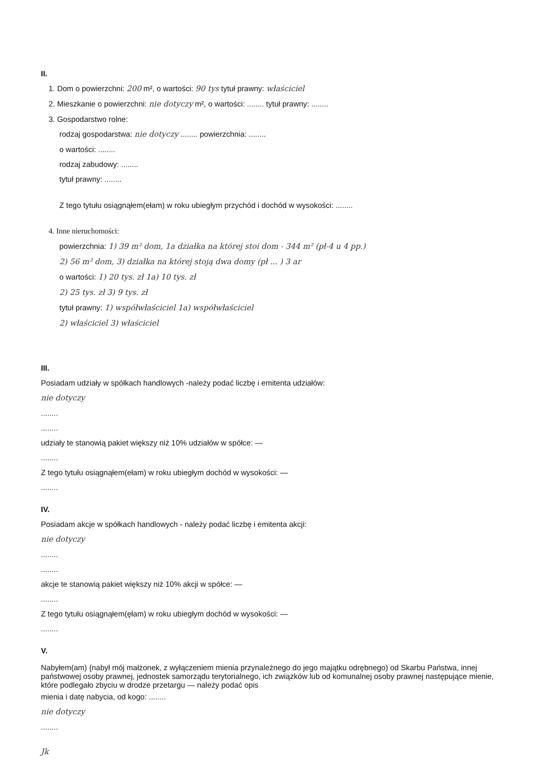II.
1. Dom o powierzchni: 200 m², o wartości: 90 tys tytuł prawny: właściciel
2. Mieszkanie o powierzchni: nie dotyczy m², o wartości: ........ tytuł prawny: ........
3. Gospodarstwo rolne:
rodzaj gospodarstwa: nie dotyczy ........ powierzchnia: ........
o wartości: ........
rodzaj zabudowy: ........
tytuł prawny: ........
Z tego tytułu osiągnąłem(ełam) w roku ubiegłym przychód i dochód w wysokości: ........
4. Inne nieruchomości:
powierzchnia: 1) 39 m² dom, 1a działka na której stoi dom - 344 m² (pł-4 u 4 pp.)
2) 56 m² dom, 3) działka na której stoją dwa domy (pł ... ) 3 ar
o wartości: 1) 20 tys. zł 1a) 10 tys. zł
2) 25 tys. zł 3) 9 tys. zł
tytuł prawny: 1) współwłaściciel 1a) współwłaściciel
2) właściciel 3) właściciel
III.
Posiadam udziały w spółkach handlowych -należy podać liczbę i emitenta udziałów:
nie dotyczy
........
........
udziały te stanowią pakiet większy niż 10% udziałów w spółce: —
........
Z tego tytułu osiągnąłem(ełam) w roku ubiegłym dochód w wysokości: —
........
IV.
Posiadam akcje w spółkach handlowych - należy podać liczbę i emitenta akcji:
nie dotyczy
........
........
akcje te stanowią pakiet większy niż 10% akcji w spółce: —
........
Z tego tytułu osiągnąłem(ęłam) w roku ubiegłym dochód w wysokości: —
........
V.
Nabyłem(am) {nabył mój małżonek, z wyłączeniem mienia przynależnego do jego majątku odrębnego) od Skarbu Państwa, innej państwowej osoby prawnej, jednostek samorządu terytorialnego, ich związków lub od komunalnej osoby prawnej następujące mienie, które podlegało zbyciu w drodze przetargu — należy podać opis
mienia i datę nabycia, od kogo: ........
nie dotyczy
........
Jk